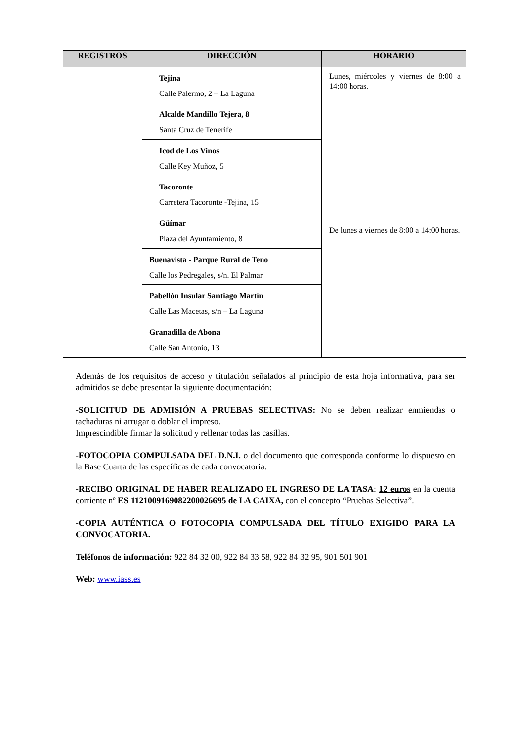| REGISTROS | DIRECCIÓN | HORARIO |
| --- | --- | --- |
| | Tejina Calle Palermo, 2 – La Laguna | Lunes, miércoles y viernes de 8:00 a 14:00 horas. |
| | Alcalde Mandillo Tejera, 8 Santa Cruz de Tenerife | De lunes a viernes de 8:00 a 14:00 horas. |
| | Icod de Los Vinos Calle Key Muñoz, 5 | |
| | Tacoronte Carretera Tacoronte -Tejina, 15 | |
| | Güímar Plaza del Ayuntamiento, 8 | |
| | Buenavista - Parque Rural de Teno Calle los Pedregales, s/n. El Palmar | |
| | Pabellón Insular Santiago Martín Calle Las Macetas, s/n – La Laguna | |
| | Granadilla de Abona Calle San Antonio, 13 | |
Además de los requisitos de acceso y titulación señalados al principio de esta hoja informativa, para ser admitidos se debe presentar la siguiente documentación:
-SOLICITUD DE ADMISIÓN A PRUEBAS SELECTIVAS: No se deben realizar enmiendas o tachaduras ni arrugar o doblar el impreso.
Imprescindible firmar la solicitud y rellenar todas las casillas.
-FOTOCOPIA COMPULSADA DEL D.N.I. o del documento que corresponda conforme lo dispuesto en la Base Cuarta de las específicas de cada convocatoria.
-RECIBO ORIGINAL DE HABER REALIZADO EL INGRESO DE LA TASA: 12 euros en la cuenta corriente nº ES 1121009169082200026695 de LA CAIXA, con el concepto “Pruebas Selectiva”.
-COPIA AUTÉNTICA O FOTOCOPIA COMPULSADA DEL TÍTULO EXIGIDO PARA LA CONVOCATORIA.
Teléfonos de información: 922 84 32 00, 922 84 33 58, 922 84 32 95, 901 501 901
Web: www.iass.es